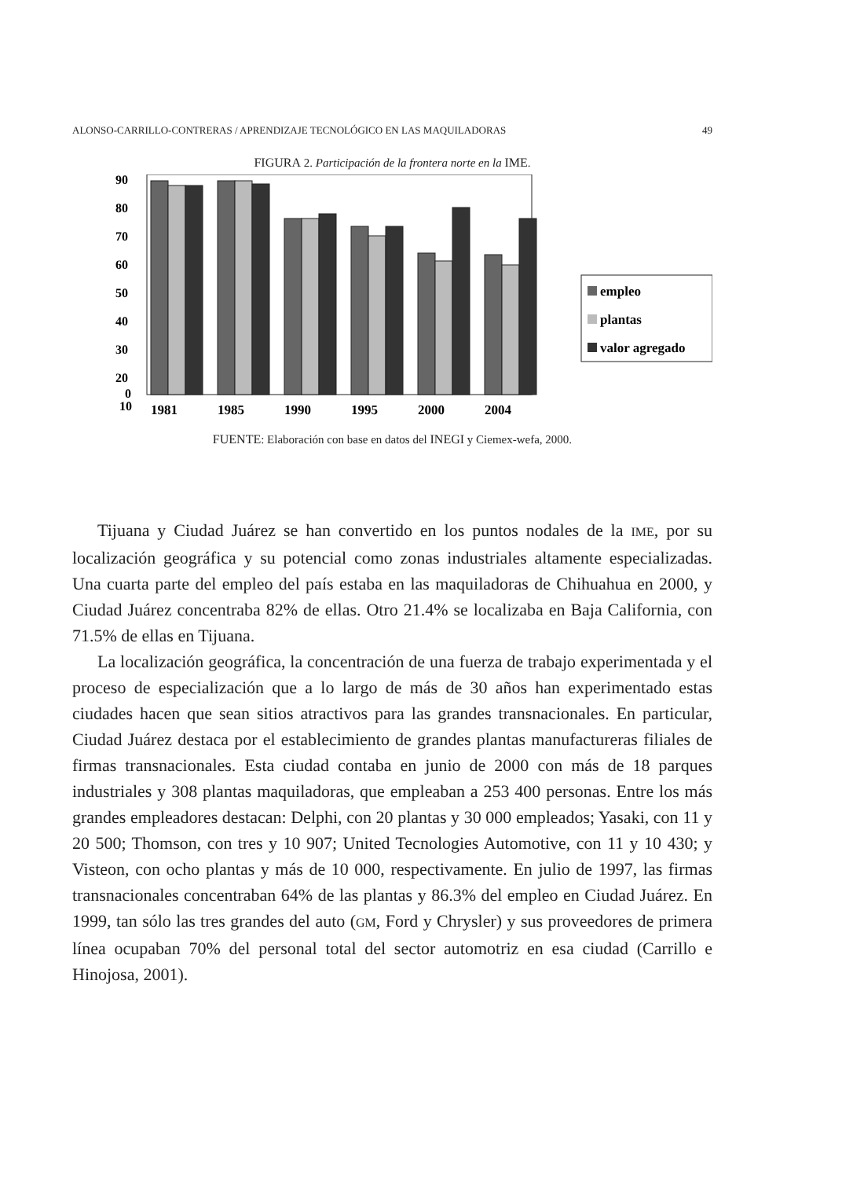ALONSO-CARRILLO-CONTRERAS / APRENDIZAJE TECNOLÓGICO EN LAS MAQUILADORAS 49
FIGURA 2. Participación de la frontera norte en la IME.
90
80
70
60
50
40
30
20
10
0
1981
1985
1990
1995
2000
2004
empleo
plantas
valor agregado
FUENTE: Elaboración con base en datos del INEGI y Ciemex-wefa, 2000.
Tijuana y Ciudad Juárez se han convertido en los puntos nodales de la IME, por su localización geográfica y su potencial como zonas industriales altamente especializadas. Una cuarta parte del empleo del país estaba en las maquiladoras de Chihuahua en 2000, y Ciudad Juárez concentraba 82% de ellas. Otro 21.4% se localizaba en Baja California, con 71.5% de ellas en Tijuana.
La localización geográfica, la concentración de una fuerza de trabajo experimentada y el proceso de especialización que a lo largo de más de 30 años han experimentado estas ciudades hacen que sean sitios atractivos para las grandes transnacionales. En particular, Ciudad Juárez destaca por el establecimiento de grandes plantas manufactureras filiales de firmas transnacionales. Esta ciudad contaba en junio de 2000 con más de 18 parques industriales y 308 plantas maquiladoras, que empleaban a 253 400 personas. Entre los más grandes empleadores destacan: Delphi, con 20 plantas y 30 000 empleados; Yasaki, con 11 y 20 500; Thomson, con tres y 10 907; United Tecnologies Automotive, con 11 y 10 430; y Visteon, con ocho plantas y más de 10 000, respectivamente. En julio de 1997, las firmas transnacionales concentraban 64% de las plantas y 86.3% del empleo en Ciudad Juárez. En 1999, tan sólo las tres grandes del auto (GM, Ford y Chrysler) y sus proveedores de primera línea ocupaban 70% del personal total del sector automotriz en esa ciudad (Carrillo e Hinojosa, 2001).